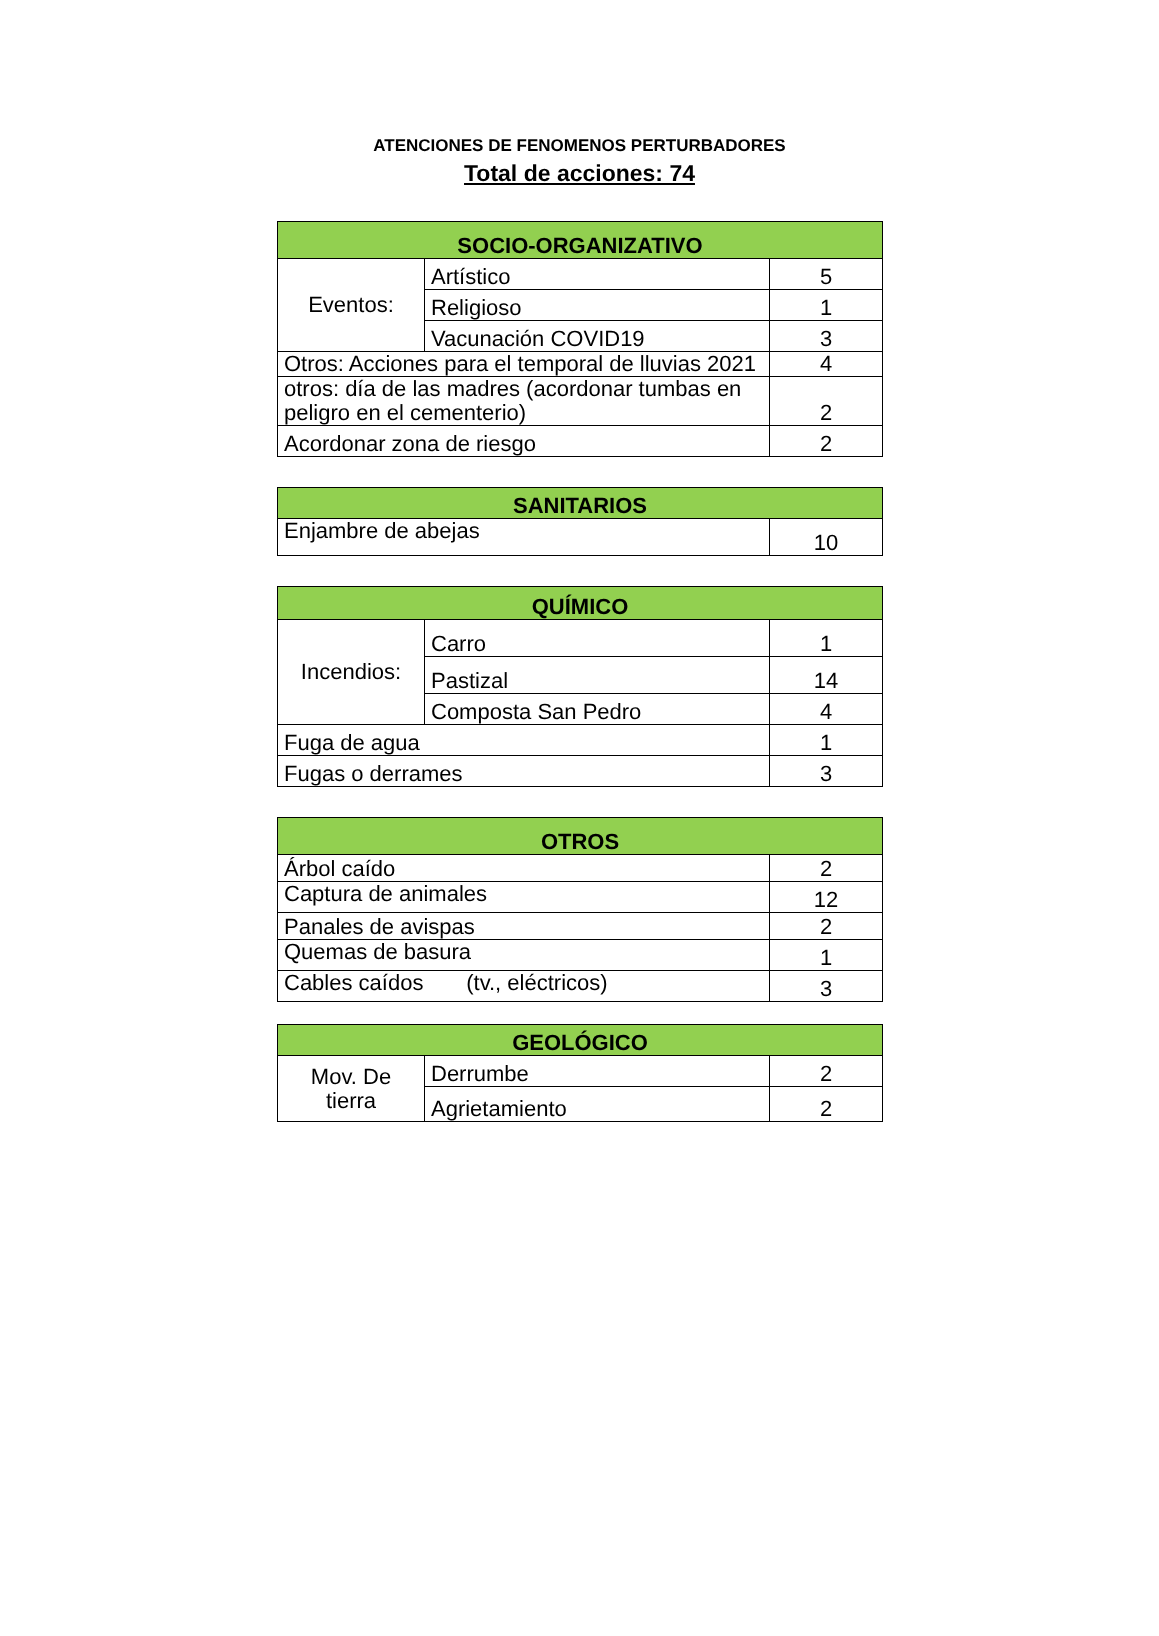ATENCIONES DE FENOMENOS PERTURBADORES
Total de acciones: 74
| SOCIO-ORGANIZATIVO | | |
| --- | --- | --- |
| Eventos: | Artístico | 5 |
| | Religioso | 1 |
| | Vacunación COVID19 | 3 |
| Otros: Acciones para el temporal de lluvias 2021 | | 4 |
| otros: día de las madres (acordonar tumbas en peligro en el cementerio) | | 2 |
| Acordonar zona de riesgo | | 2 |
| SANITARIOS | |
| --- | --- |
| Enjambre de abejas | 10 |
| QUÍMICO | | |
| --- | --- | --- |
| Incendios: | Carro | 1 |
| | Pastizal | 14 |
| | Composta San Pedro | 4 |
| Fuga de agua | | 1 |
| Fugas o derrames | | 3 |
| OTROS | |
| --- | --- |
| Árbol caído | 2 |
| Captura de animales | 12 |
| Panales de avispas | 2 |
| Quemas de basura | 1 |
| Cables caídos (tv., eléctricos) | 3 |
| GEOLÓGICO | | |
| --- | --- | --- |
| Mov. De tierra | Derrumbe | 2 |
| | Agrietamiento | 2 |